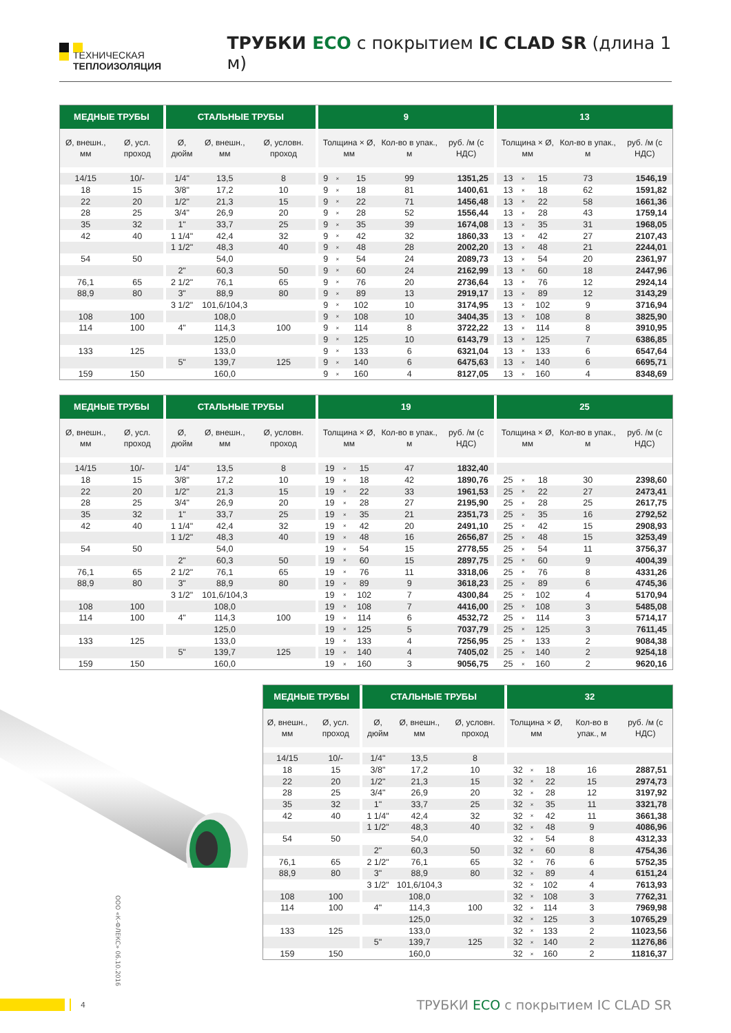ТЕХНИЧЕСКАЯ ТЕПЛОИЗОЛЯЦИЯ
ТРУБКИ ECO с покрытием IC CLAD SR (длина 1 м)
| МЕДНЫЕ ТРУБЫ | | СТАЛЬНЫЕ ТРУБЫ | | | 9 | | | | | 13 | | | | |
| --- | --- | --- | --- | --- | --- | --- | --- | --- | --- | --- | --- | --- | --- | --- |
| Ø, внешн., мм | Ø, усл. проход | Ø, дюйм | Ø, внешн., мм | Ø, условн. проход | Толщина × Ø, мм | | | Кол-во в упак., м | руб. /м (с НДС) | Толщина × Ø, мм | | | Кол-во в упак., м | руб. /м (с НДС) |
| 14/15 | 10/- | 1/4" | 13,5 | 8 | 9 | × | 15 | 99 | 1351,25 | 13 | × | 15 | 73 | 1546,19 |
| 18 | 15 | 3/8" | 17,2 | 10 | 9 | × | 18 | 81 | 1400,61 | 13 | × | 18 | 62 | 1591,82 |
| 22 | 20 | 1/2" | 21,3 | 15 | 9 | × | 22 | 71 | 1456,48 | 13 | × | 22 | 58 | 1661,36 |
| 28 | 25 | 3/4" | 26,9 | 20 | 9 | × | 28 | 52 | 1556,44 | 13 | × | 28 | 43 | 1759,14 |
| 35 | 32 | 1" | 33,7 | 25 | 9 | × | 35 | 39 | 1674,08 | 13 | × | 35 | 31 | 1968,05 |
| 42 | 40 | 1 1/4" | 42,4 | 32 | 9 | × | 42 | 32 | 1860,33 | 13 | × | 42 | 27 | 2107,43 |
| | | 1 1/2" | 48,3 | 40 | 9 | × | 48 | 28 | 2002,20 | 13 | × | 48 | 21 | 2244,01 |
| 54 | 50 | | 54,0 | | 9 | × | 54 | 24 | 2089,73 | 13 | × | 54 | 20 | 2361,97 |
| | | 2" | 60,3 | 50 | 9 | × | 60 | 24 | 2162,99 | 13 | × | 60 | 18 | 2447,96 |
| 76,1 | 65 | 2 1/2" | 76,1 | 65 | 9 | × | 76 | 20 | 2736,64 | 13 | × | 76 | 12 | 2924,14 |
| 88,9 | 80 | 3" | 88,9 | 80 | 9 | × | 89 | 13 | 2919,17 | 13 | × | 89 | 12 | 3143,29 |
| | | 3 1/2" | 101,6/104,3 | | 9 | × | 102 | 10 | 3174,95 | 13 | × | 102 | 9 | 3716,94 |
| 108 | 100 | | 108,0 | | 9 | × | 108 | 10 | 3404,35 | 13 | × | 108 | 8 | 3825,90 |
| 114 | 100 | 4" | 114,3 | 100 | 9 | × | 114 | 8 | 3722,22 | 13 | × | 114 | 8 | 3910,95 |
| | | | 125,0 | | 9 | × | 125 | 10 | 6143,79 | 13 | × | 125 | 7 | 6386,85 |
| 133 | 125 | | 133,0 | | 9 | × | 133 | 6 | 6321,04 | 13 | × | 133 | 6 | 6547,64 |
| | | 5" | 139,7 | 125 | 9 | × | 140 | 6 | 6475,63 | 13 | × | 140 | 6 | 6695,71 |
| 159 | 150 | | 160,0 | | 9 | × | 160 | 4 | 8127,05 | 13 | × | 160 | 4 | 8348,69 |
| МЕДНЫЕ ТРУБЫ | | СТАЛЬНЫЕ ТРУБЫ | | | 19 | | | | | 25 | | | | |
| --- | --- | --- | --- | --- | --- | --- | --- | --- | --- | --- | --- | --- | --- | --- |
| Ø, внешн., мм | Ø, усл. проход | Ø, дюйм | Ø, внешн., мм | Ø, условн. проход | Толщина × Ø, мм | | | Кол-во в упак., м | руб. /м (с НДС) | Толщина × Ø, мм | | | Кол-во в упак., м | руб. /м (с НДС) |
| 14/15 | 10/- | 1/4" | 13,5 | 8 | 19 | × | 15 | 47 | 1832,40 | | | | | |
| 18 | 15 | 3/8" | 17,2 | 10 | 19 | × | 18 | 42 | 1890,76 | 25 | × | 18 | 30 | 2398,60 |
| 22 | 20 | 1/2" | 21,3 | 15 | 19 | × | 22 | 33 | 1961,53 | 25 | × | 22 | 27 | 2473,41 |
| 28 | 25 | 3/4" | 26,9 | 20 | 19 | × | 28 | 27 | 2195,90 | 25 | × | 28 | 25 | 2617,75 |
| 35 | 32 | 1" | 33,7 | 25 | 19 | × | 35 | 21 | 2351,73 | 25 | × | 35 | 16 | 2792,52 |
| 42 | 40 | 1 1/4" | 42,4 | 32 | 19 | × | 42 | 20 | 2491,10 | 25 | × | 42 | 15 | 2908,93 |
| | | 1 1/2" | 48,3 | 40 | 19 | × | 48 | 16 | 2656,87 | 25 | × | 48 | 15 | 3253,49 |
| 54 | 50 | | 54,0 | | 19 | × | 54 | 15 | 2778,55 | 25 | × | 54 | 11 | 3756,37 |
| | | 2" | 60,3 | 50 | 19 | × | 60 | 15 | 2897,75 | 25 | × | 60 | 9 | 4004,39 |
| 76,1 | 65 | 2 1/2" | 76,1 | 65 | 19 | × | 76 | 11 | 3318,06 | 25 | × | 76 | 8 | 4331,26 |
| 88,9 | 80 | 3" | 88,9 | 80 | 19 | × | 89 | 9 | 3618,23 | 25 | × | 89 | 6 | 4745,36 |
| | | 3 1/2" | 101,6/104,3 | | 19 | × | 102 | 7 | 4300,84 | 25 | × | 102 | 4 | 5170,94 |
| 108 | 100 | | 108,0 | | 19 | × | 108 | 7 | 4416,00 | 25 | × | 108 | 3 | 5485,08 |
| 114 | 100 | 4" | 114,3 | 100 | 19 | × | 114 | 6 | 4532,72 | 25 | × | 114 | 3 | 5714,17 |
| | | | 125,0 | | 19 | × | 125 | 5 | 7037,79 | 25 | × | 125 | 3 | 7611,45 |
| 133 | 125 | | 133,0 | | 19 | × | 133 | 4 | 7256,95 | 25 | × | 133 | 2 | 9084,38 |
| | | 5" | 139,7 | 125 | 19 | × | 140 | 4 | 7405,02 | 25 | × | 140 | 2 | 9254,18 |
| 159 | 150 | | 160,0 | | 19 | × | 160 | 3 | 9056,75 | 25 | × | 160 | 2 | 9620,16 |
ООО «К-ФЛЕКС» 06.10.2016
| МЕДНЫЕ ТРУБЫ | | СТАЛЬНЫЕ ТРУБЫ | | | 32 | | | | |
| --- | --- | --- | --- | --- | --- | --- | --- | --- | --- |
| Ø, внешн., мм | Ø, усл. проход | Ø, дюйм | Ø, внешн., мм | Ø, условн. проход | Толщина × Ø, мм | | | Кол-во в упак., м | руб. /м (с НДС) |
| 14/15 | 10/- | 1/4" | 13,5 | 8 | | | | | |
| 18 | 15 | 3/8" | 17,2 | 10 | 32 | × | 18 | 16 | 2887,51 |
| 22 | 20 | 1/2" | 21,3 | 15 | 32 | × | 22 | 15 | 2974,73 |
| 28 | 25 | 3/4" | 26,9 | 20 | 32 | × | 28 | 12 | 3197,92 |
| 35 | 32 | 1" | 33,7 | 25 | 32 | × | 35 | 11 | 3321,78 |
| 42 | 40 | 1 1/4" | 42,4 | 32 | 32 | × | 42 | 11 | 3661,38 |
| | | 1 1/2" | 48,3 | 40 | 32 | × | 48 | 9 | 4086,96 |
| 54 | 50 | | 54,0 | | 32 | × | 54 | 8 | 4312,33 |
| | | 2" | 60,3 | 50 | 32 | × | 60 | 8 | 4754,36 |
| 76,1 | 65 | 2 1/2" | 76,1 | 65 | 32 | × | 76 | 6 | 5752,35 |
| 88,9 | 80 | 3" | 88,9 | 80 | 32 | × | 89 | 4 | 6151,24 |
| | | 3 1/2" | 101,6/104,3 | | 32 | × | 102 | 4 | 7613,93 |
| 108 | 100 | | 108,0 | | 32 | × | 108 | 3 | 7762,31 |
| 114 | 100 | 4" | 114,3 | 100 | 32 | × | 114 | 3 | 7969,98 |
| | | | 125,0 | | 32 | × | 125 | 3 | 10765,29 |
| 133 | 125 | | 133,0 | | 32 | × | 133 | 2 | 11023,56 |
| | | 5" | 139,7 | 125 | 32 | × | 140 | 2 | 11276,86 |
| 159 | 150 | | 160,0 | | 32 | × | 160 | 2 | 11816,37 |
4
ТРУБКИ ECO с покрытием IC CLAD SR